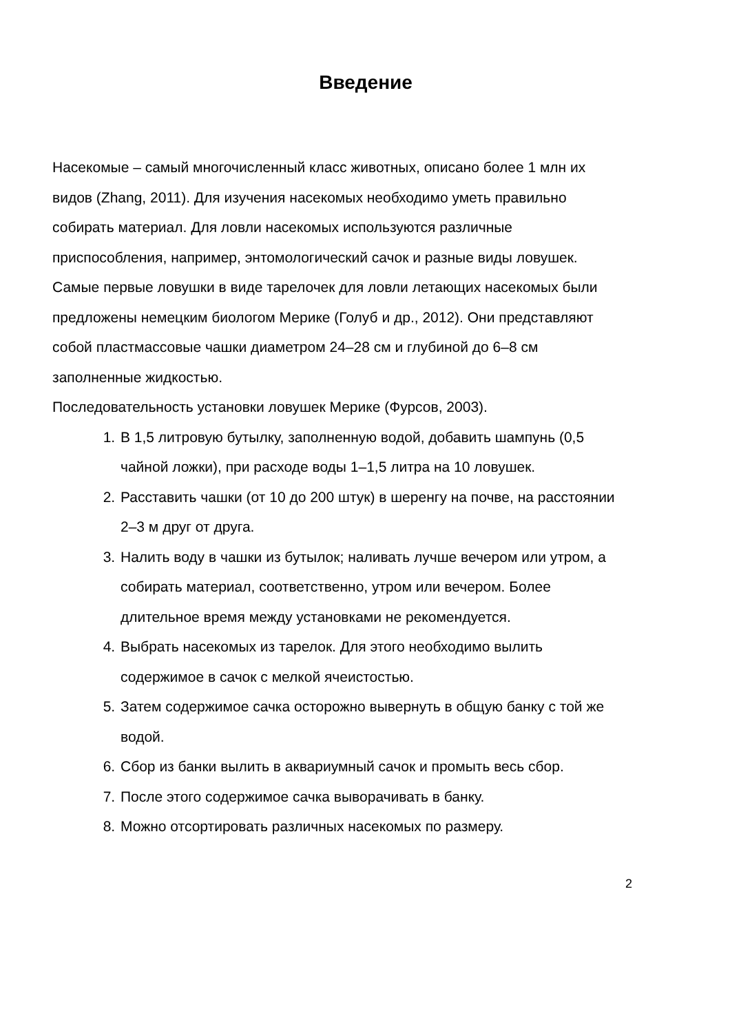Введение
Насекомые – самый многочисленный класс животных, описано более 1 млн их видов (Zhang, 2011). Для изучения насекомых необходимо уметь правильно собирать материал. Для ловли насекомых используются различные приспособления, например, энтомологический сачок и разные виды ловушек.
Самые первые ловушки в виде тарелочек для ловли летающих насекомых были предложены немецким биологом Мерике (Голуб и др., 2012). Они представляют собой пластмассовые чашки диаметром 24–28 см и глубиной до 6–8 см заполненные жидкостью.
Последовательность установки ловушек Мерике (Фурсов, 2003).
1. В 1,5 литровую бутылку, заполненную водой, добавить шампунь (0,5 чайной ложки), при расходе воды 1–1,5 литра на 10 ловушек.
2. Расставить чашки (от 10 до 200 штук) в шеренгу на почве, на расстоянии 2–3 м друг от друга.
3. Налить воду в чашки из бутылок; наливать лучше вечером или утром, а собирать материал, соответственно, утром или вечером. Более длительное время между установками не рекомендуется.
4. Выбрать насекомых из тарелок. Для этого необходимо вылить содержимое в сачок с мелкой ячеистостью.
5. Затем содержимое сачка осторожно вывернуть в общую банку с той же водой.
6. Сбор из банки вылить в аквариумный сачок и промыть весь сбор.
7. После этого содержимое сачка выворачивать в банку.
8. Можно отсортировать различных насекомых по размеру.
2